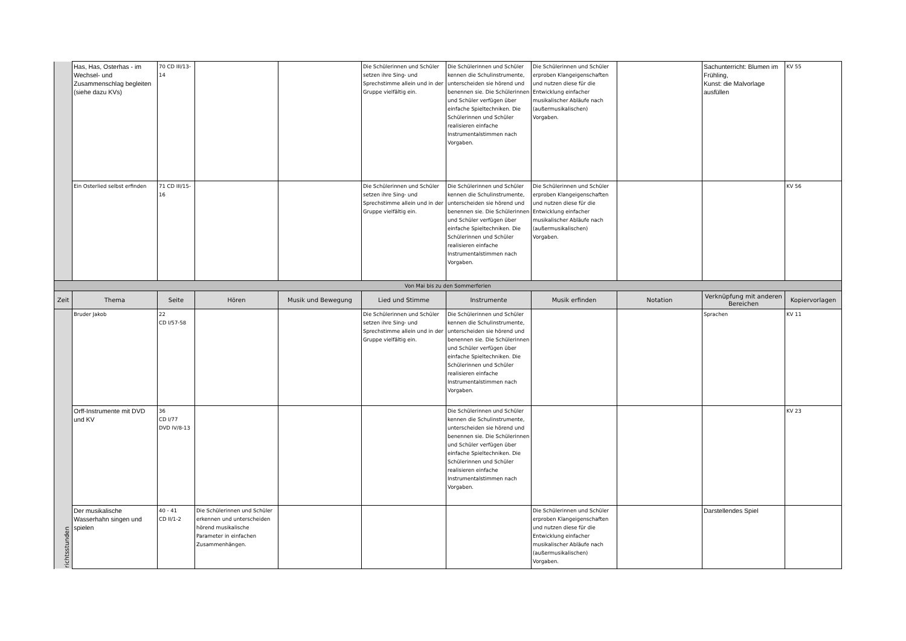| | Has, Has, Osterhas - im Wechsel- und Zusammenschlag begleiten (siehe dazu KVs) | 70 CD III/13-14 | | | Die Schülerinnen und Schüler setzen ihre Sing- und Sprechstimme allein und in der Gruppe vielfältig ein. | Die Schülerinnen und Schüler kennen die Schulinstrumente, unterscheiden sie hörend und benennen sie. Die Schülerinnen und Schüler verfügen über einfache Spieltechniken. Die Schülerinnen und Schüler realisieren einfache Instrumentalstimmen nach Vorgaben. | Die Schülerinnen und Schüler erproben Klangeigenschaften und nutzen diese für die Entwicklung einfacher musikalischer Abläufe nach (außermusikalischen) Vorgaben. | | Sachunterricht: Blumen im Frühling, Kunst: die Malvorlage ausfüllen | KV 55 |
| | Ein Osterlied selbst erfinden | 71 CD III/15-16 | | | Die Schülerinnen und Schüler setzen ihre Sing- und Sprechstimme allein und in der Gruppe vielfältig ein. | Die Schülerinnen und Schüler kennen die Schulinstrumente, unterscheiden sie hörend und benennen sie. Die Schülerinnen und Schüler verfügen über einfache Spieltechniken. Die Schülerinnen und Schüler realisieren einfache Instrumentalstimmen nach Vorgaben. | Die Schülerinnen und Schüler erproben Klangeigenschaften und nutzen diese für die Entwicklung einfacher musikalischer Abläufe nach (außermusikalischen) Vorgaben. | | | KV 56 |
| Von Mai bis zu den Sommerferien | | | | | | | | | | |
| Zeit | Thema | Seite | Hören | Musik und Bewegung | Lied und Stimme | Instrumente | Musik erfinden | Notation | Verknüpfung mit anderen Bereichen | Kopiervorlagen |
| richtsstunden | Bruder Jakob | 22 CD I/57-58 | | | Die Schülerinnen und Schüler setzen ihre Sing- und Sprechstimme allein und in der Gruppe vielfältig ein. | Die Schülerinnen und Schüler kennen die Schulinstrumente, unterscheiden sie hörend und benennen sie. Die Schülerinnen und Schüler verfügen über einfache Spieltechniken. Die Schülerinnen und Schüler realisieren einfache Instrumentalstimmen nach Vorgaben. | | | Sprachen | KV 11 |
| | Orff-Instrumente mit DVD und KV | 36 CD I/77 DVD IV/8-13 | | | | Die Schülerinnen und Schüler kennen die Schulinstrumente, unterscheiden sie hörend und benennen sie. Die Schülerinnen und Schüler verfügen über einfache Spieltechniken. Die Schülerinnen und Schüler realisieren einfache Instrumentalstimmen nach Vorgaben. | | | | KV 23 |
| | Der musikalische Wasserhahn singen und spielen | 40 - 41 CD II/1-2 | Die Schülerinnen und Schüler erkennen und unterscheiden hörend musikalische Parameter in einfachen Zusammenhängen. | | | | Die Schülerinnen und Schüler erproben Klangeigenschaften und nutzen diese für die Entwicklung einfacher musikalischer Abläufe nach (außermusikalischen) Vorgaben. | | Darstellendes Spiel | |